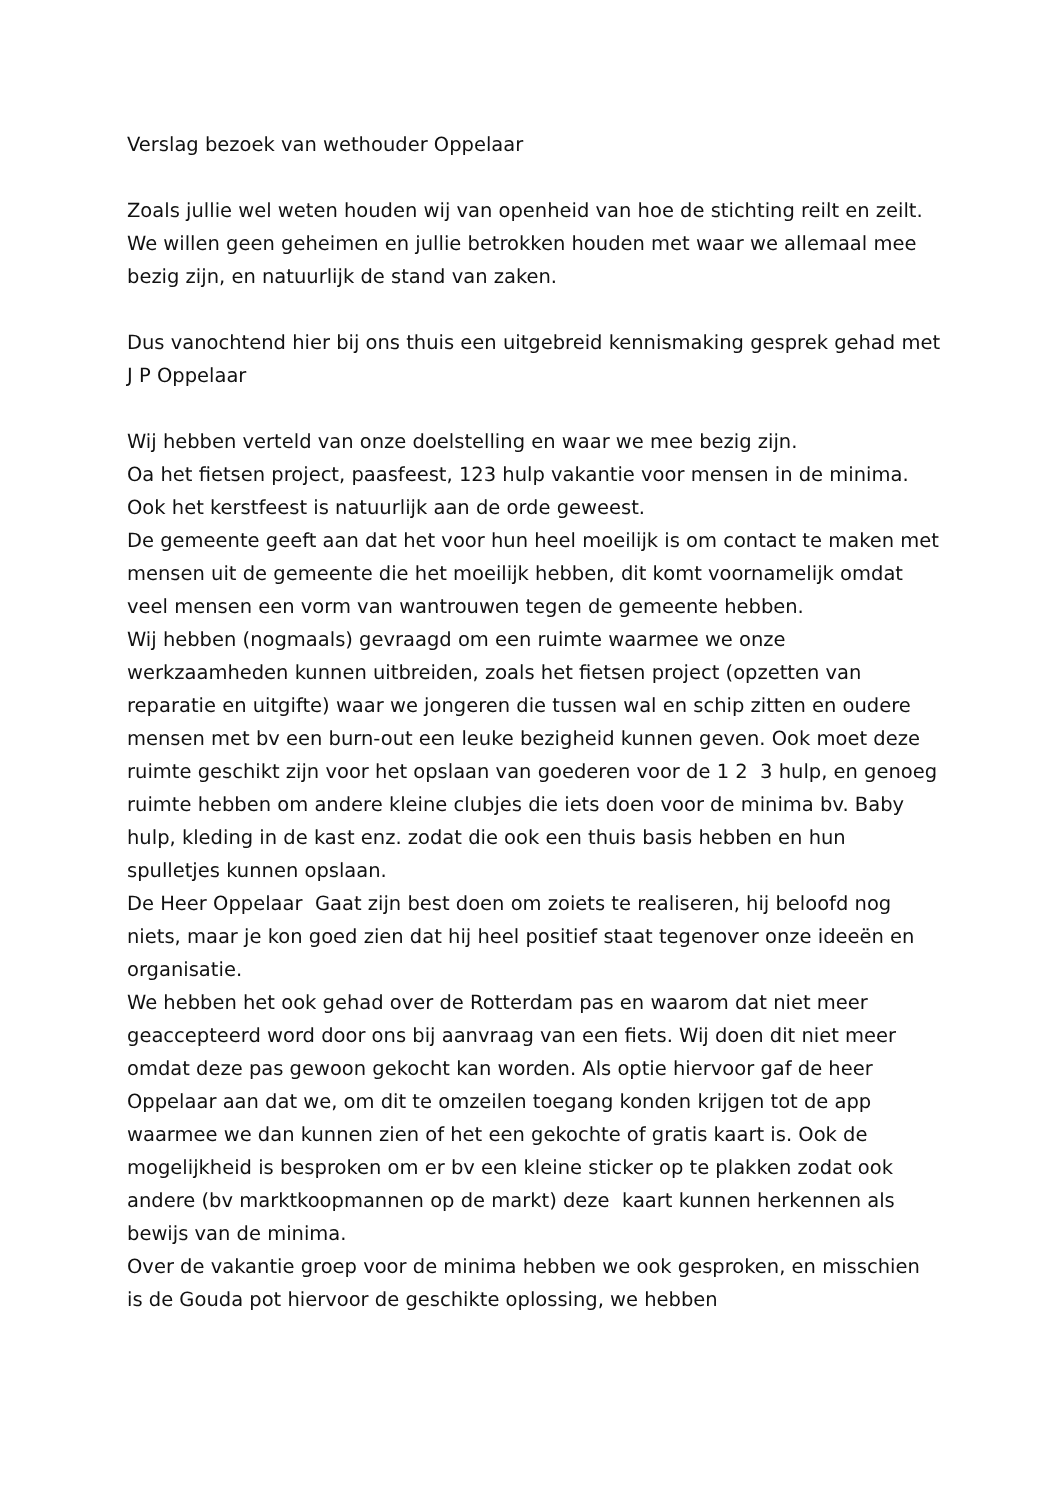Verslag bezoek van wethouder Oppelaar
Zoals jullie wel weten houden wij van openheid van hoe de stichting reilt en zeilt. We willen geen geheimen en jullie betrokken houden met waar we allemaal mee bezig zijn, en natuurlijk de stand van zaken.
Dus vanochtend hier bij ons thuis een uitgebreid kennismaking gesprek gehad met J P Oppelaar
Wij hebben verteld van onze doelstelling en waar we mee bezig zijn.
Oa het fietsen project, paasfeest, 123 hulp vakantie voor mensen in de minima. Ook het kerstfeest is natuurlijk aan de orde geweest.
De gemeente geeft aan dat het voor hun heel moeilijk is om contact te maken met mensen uit de gemeente die het moeilijk hebben, dit komt voornamelijk omdat veel mensen een vorm van wantrouwen tegen de gemeente hebben.
Wij hebben (nogmaals) gevraagd om een ruimte waarmee we onze werkzaamheden kunnen uitbreiden, zoals het fietsen project (opzetten van reparatie en uitgifte) waar we jongeren die tussen wal en schip zitten en oudere mensen met bv een burn-out een leuke bezigheid kunnen geven. Ook moet deze ruimte geschikt zijn voor het opslaan van goederen voor de 1 2 3 hulp, en genoeg ruimte hebben om andere kleine clubjes die iets doen voor de minima bv. Baby hulp, kleding in de kast enz. zodat die ook een thuis basis hebben en hun spulletjes kunnen opslaan.
De Heer Oppelaar Gaat zijn best doen om zoiets te realiseren, hij beloofd nog niets, maar je kon goed zien dat hij heel positief staat tegenover onze ideeën en organisatie.
We hebben het ook gehad over de Rotterdam pas en waarom dat niet meer geaccepteerd word door ons bij aanvraag van een fiets. Wij doen dit niet meer omdat deze pas gewoon gekocht kan worden. Als optie hiervoor gaf de heer Oppelaar aan dat we, om dit te omzeilen toegang konden krijgen tot de app waarmee we dan kunnen zien of het een gekochte of gratis kaart is. Ook de mogelijkheid is besproken om er bv een kleine sticker op te plakken zodat ook andere (bv marktkoopmannen op de markt) deze kaart kunnen herkennen als bewijs van de minima.
Over de vakantie groep voor de minima hebben we ook gesproken, en misschien is de Gouda pot hiervoor de geschikte oplossing, we hebben